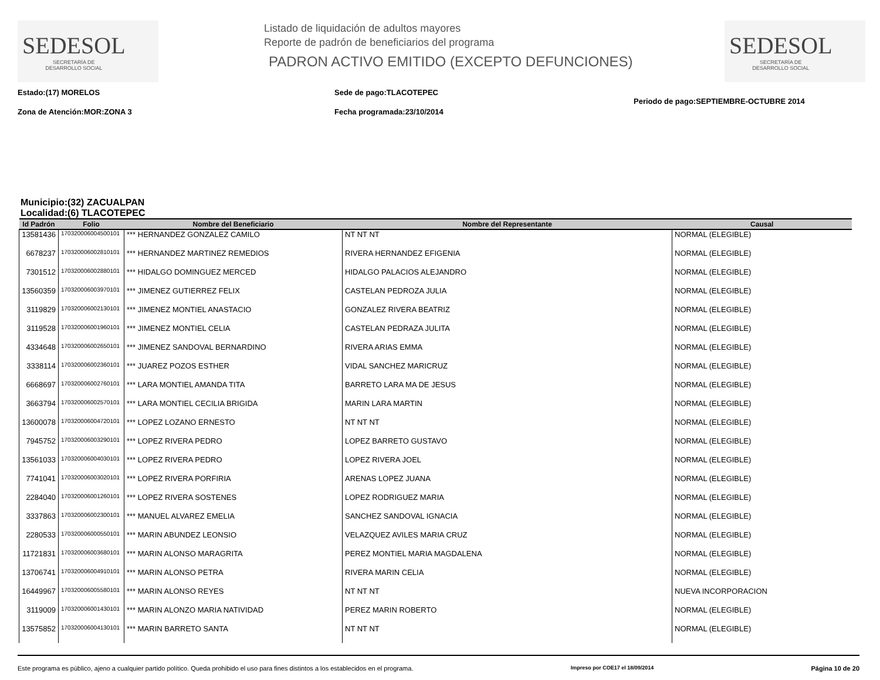SEDESOL
SECRETARÍA DE
DESARROLLO SOCIAL
Listado de liquidación de adultos mayores
Reporte de padrón de beneficiarios del programa
PADRON ACTIVO EMITIDO (EXCEPTO DEFUNCIONES)
SEDESOL
SECRETARÍA DE
DESARROLLO SOCIAL
Estado:(17) MORELOS
Zona de Atención:MOR:ZONA 3
Sede de pago:TLACOTEPEC
Fecha programada:23/10/2014
Periodo de pago:SEPTIEMBRE-OCTUBRE 2014
Municipio:(32) ZACUALPAN
Localidad:(6) TLACOTEPEC
| Id Padrón | Folio | Nombre del Beneficiario | Nombre del Representante | Causal |
| --- | --- | --- | --- | --- |
| 13581436 | 170320006004500101 | *** HERNANDEZ GONZALEZ CAMILO | NT NT NT | NORMAL (ELEGIBLE) |
| 6678237 | 170320006002810101 | *** HERNANDEZ MARTINEZ REMEDIOS | RIVERA HERNANDEZ EFIGENIA | NORMAL (ELEGIBLE) |
| 7301512 | 170320006002880101 | *** HIDALGO DOMINGUEZ MERCED | HIDALGO PALACIOS ALEJANDRO | NORMAL (ELEGIBLE) |
| 13560359 | 170320006003970101 | *** JIMENEZ GUTIERREZ FELIX | CASTELAN PEDROZA JULIA | NORMAL (ELEGIBLE) |
| 3119829 | 170320006002130101 | *** JIMENEZ MONTIEL ANASTACIO | GONZALEZ RIVERA BEATRIZ | NORMAL (ELEGIBLE) |
| 3119528 | 170320006001960101 | *** JIMENEZ MONTIEL CELIA | CASTELAN PEDRAZA JULITA | NORMAL (ELEGIBLE) |
| 4334648 | 170320006002650101 | *** JIMENEZ SANDOVAL BERNARDINO | RIVERA ARIAS EMMA | NORMAL (ELEGIBLE) |
| 3338114 | 170320006002360101 | *** JUAREZ POZOS ESTHER | VIDAL SANCHEZ MARICRUZ | NORMAL (ELEGIBLE) |
| 6668697 | 170320006002760101 | *** LARA MONTIEL AMANDA TITA | BARRETO LARA MA DE JESUS | NORMAL (ELEGIBLE) |
| 3663794 | 170320006002570101 | *** LARA MONTIEL CECILIA BRIGIDA | MARIN LARA MARTIN | NORMAL (ELEGIBLE) |
| 13600078 | 170320006004720101 | *** LOPEZ LOZANO ERNESTO | NT NT NT | NORMAL (ELEGIBLE) |
| 7945752 | 170320006003290101 | *** LOPEZ RIVERA PEDRO | LOPEZ BARRETO GUSTAVO | NORMAL (ELEGIBLE) |
| 13561033 | 170320006004030101 | *** LOPEZ RIVERA PEDRO | LOPEZ RIVERA JOEL | NORMAL (ELEGIBLE) |
| 7741041 | 170320006003020101 | *** LOPEZ RIVERA PORFIRIA | ARENAS LOPEZ JUANA | NORMAL (ELEGIBLE) |
| 2284040 | 170320006001260101 | *** LOPEZ RIVERA SOSTENES | LOPEZ RODRIGUEZ MARIA | NORMAL (ELEGIBLE) |
| 3337863 | 170320006002300101 | *** MANUEL ALVAREZ EMELIA | SANCHEZ SANDOVAL IGNACIA | NORMAL (ELEGIBLE) |
| 2280533 | 170320006000550101 | *** MARIN ABUNDEZ LEONSIO | VELAZQUEZ AVILES MARIA CRUZ | NORMAL (ELEGIBLE) |
| 11721831 | 170320006003680101 | *** MARIN ALONSO MARAGRITA | PEREZ MONTIEL MARIA MAGDALENA | NORMAL (ELEGIBLE) |
| 13706741 | 170320006004910101 | *** MARIN ALONSO PETRA | RIVERA MARIN CELIA | NORMAL (ELEGIBLE) |
| 16449967 | 170320006005580101 | *** MARIN ALONSO REYES | NT NT NT | NUEVA INCORPORACION |
| 3119009 | 170320006001430101 | *** MARIN ALONZO MARIA NATIVIDAD | PEREZ MARIN ROBERTO | NORMAL (ELEGIBLE) |
| 13575852 | 170320006004130101 | *** MARIN BARRETO SANTA | NT NT NT | NORMAL (ELEGIBLE) |
Este programa es público, ajeno a cualquier partido político. Queda prohibido el uso para fines distintos a los establecidos en el programa. Impreso por COE17 el 18/09/2014 Página 10 de 20